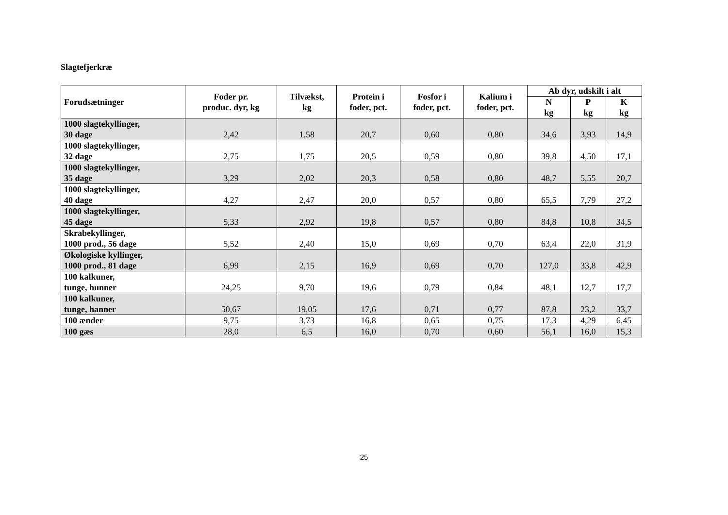Slagtefjerkræ
| Forudsætninger | Foder pr. produc. dyr, kg | Tilvækst, kg | Protein i foder, pct. | Fosfor i foder, pct. | Kalium i foder, pct. | Ab dyr, udskilt i alt | | |
| --- | --- | --- | --- | --- | --- | --- | --- | --- |
| | | | | | | N kg | P kg | K kg |
| 1000 slagtekyllinger, 30 dage | 2,42 | 1,58 | 20,7 | 0,60 | 0,80 | 34,6 | 3,93 | 14,9 |
| 1000 slagtekyllinger, 32 dage | 2,75 | 1,75 | 20,5 | 0,59 | 0,80 | 39,8 | 4,50 | 17,1 |
| 1000 slagtekyllinger, 35 dage | 3,29 | 2,02 | 20,3 | 0,58 | 0,80 | 48,7 | 5,55 | 20,7 |
| 1000 slagtekyllinger, 40 dage | 4,27 | 2,47 | 20,0 | 0,57 | 0,80 | 65,5 | 7,79 | 27,2 |
| 1000 slagtekyllinger, 45 dage | 5,33 | 2,92 | 19,8 | 0,57 | 0,80 | 84,8 | 10,8 | 34,5 |
| Skrabekyllinger, 1000 prod., 56 dage | 5,52 | 2,40 | 15,0 | 0,69 | 0,70 | 63,4 | 22,0 | 31,9 |
| Økologiske kyllinger, 1000 prod., 81 dage | 6,99 | 2,15 | 16,9 | 0,69 | 0,70 | 127,0 | 33,8 | 42,9 |
| 100 kalkuner, tunge, hunner | 24,25 | 9,70 | 19,6 | 0,79 | 0,84 | 48,1 | 12,7 | 17,7 |
| 100 kalkuner, tunge, hanner | 50,67 | 19,05 | 17,6 | 0,71 | 0,77 | 87,8 | 23,2 | 33,7 |
| 100 ænder | 9,75 | 3,73 | 16,8 | 0,65 | 0,75 | 17,3 | 4,29 | 6,45 |
| 100 gæs | 28,0 | 6,5 | 16,0 | 0,70 | 0,60 | 56,1 | 16,0 | 15,3 |
25